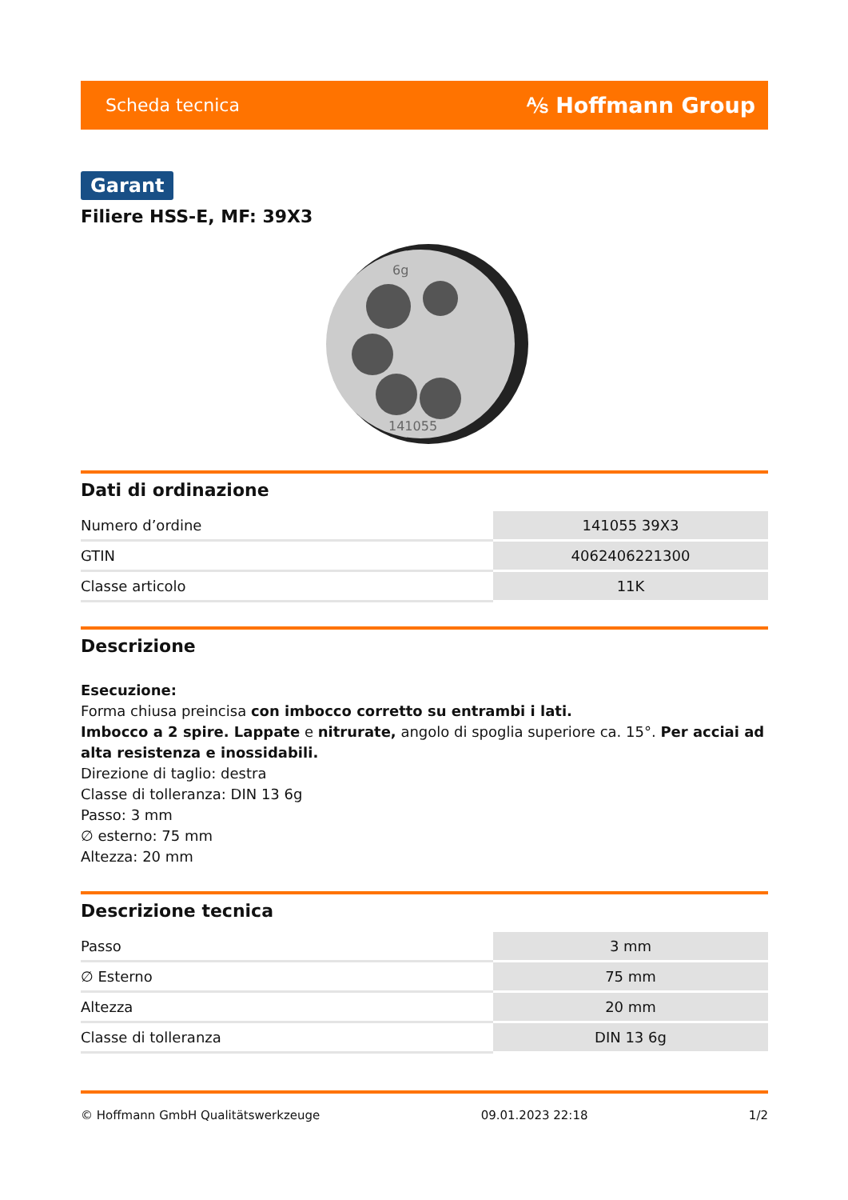Scheda tecnica ⅍ Hoffmann Group
Garant
Filiere HSS-E, MF: 39X3
141055
6g
Dati di ordinazione
| Numero d’ordine | 141055 39X3 |
| GTIN | 4062406221300 |
| Classe articolo | 11K |
Descrizione
Esecuzione:
Forma chiusa preincisa con imbocco corretto su entrambi i lati.
Imbocco a 2 spire. Lappate e nitrurate, angolo di spoglia superiore ca. 15°. Per acciai ad alta resistenza e inossidabili.
Direzione di taglio: destra
Classe di tolleranza: DIN 13 6g
Passo: 3 mm
∅ esterno: 75 mm
Altezza: 20 mm
Descrizione tecnica
| Passo | 3 mm |
| ∅ Esterno | 75 mm |
| Altezza | 20 mm |
| Classe di tolleranza | DIN 13 6g |
© Hoffmann GmbH Qualitätswerkzeuge 09.01.2023 22:18 1/2